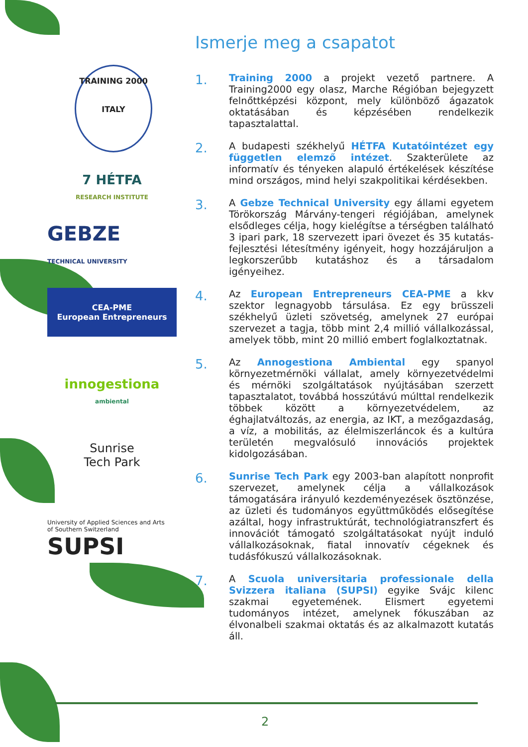TRAINING 2000
ITALY
7 HÉTFA
RESEARCH INSTITUTE
GEBZE
TECHNICAL UNIVERSITY
CEA-PME
European Entrepreneurs
innogestiona
ambiental
Sunrise
Tech Park
University of Applied Sciences and Arts
of Southern Switzerland
SUPSI
Ismerje meg a csapatot
1.
Training 2000 a projekt vezető partnere. A Training2000 egy olasz, Marche Régióban bejegyzett felnőttképzési központ, mely különböző ágazatok oktatásában és képzésében rendelkezik tapasztalattal.
2.
A budapesti székhelyű HÉTFA Kutatóintézet egy független elemző intézet. Szakterülete az informatív és tényeken alapuló értékelések készítése mind országos, mind helyi szakpolitikai kérdésekben.
3.
A Gebze Technical University egy állami egyetem Törökország Márvány-tengeri régiójában, amelynek elsődleges célja, hogy kielégítse a térségben található 3 ipari park, 18 szervezett ipari övezet és 35 kutatás-fejlesztési létesítmény igényeit, hogy hozzájáruljon a legkorszerűbb kutatáshoz és a társadalom igényeihez.
4.
Az European Entrepreneurs CEA-PME a kkv szektor legnagyobb társulása. Ez egy brüsszeli székhelyű üzleti szövetség, amelynek 27 európai szervezet a tagja, több mint 2,4 millió vállalkozással, amelyek több, mint 20 millió embert foglalkoztatnak.
5.
Az Annogestiona Ambiental egy spanyol környezetmérnöki vállalat, amely környezetvédelmi és mérnöki szolgáltatások nyújtásában szerzett tapasztalatot, továbbá hosszútávú múlttal rendelkezik többek között a környezetvédelem, az éghajlatváltozás, az energia, az IKT, a mezőgazdaság, a víz, a mobilitás, az élelmiszerláncok és a kultúra területén megvalósuló innovációs projektek kidolgozásában.
6.
Sunrise Tech Park egy 2003-ban alapított nonprofit szervezet, amelynek célja a vállalkozások támogatására irányuló kezdeményezések ösztönzése, az üzleti és tudományos együttműködés elősegítése azáltal, hogy infrastruktúrát, technológiatranszfert és innovációt támogató szolgáltatásokat nyújt induló vállalkozásoknak, fiatal innovatív cégeknek és tudásfókuszú vállalkozásoknak.
7.
A Scuola universitaria professionale della Svizzera italiana (SUPSI) egyike Svájc kilenc szakmai egyetemének. Elismert egyetemi tudományos intézet, amelynek fókuszában az élvonalbeli szakmai oktatás és az alkalmazott kutatás áll.
2